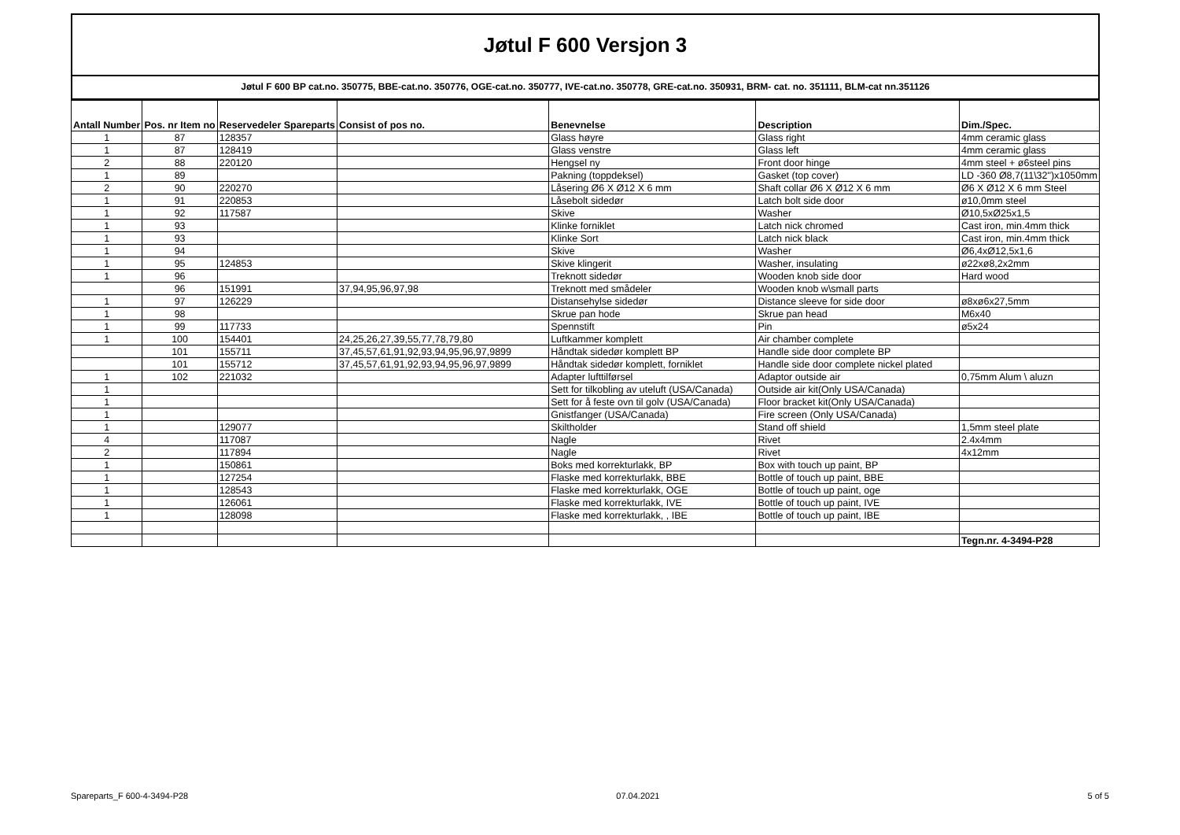Jøtul F 600 Versjon 3
Jøtul F 600 BP cat.no. 350775, BBE-cat.no. 350776, OGE-cat.no. 350777, IVE-cat.no. 350778, GRE-cat.no. 350931, BRM- cat. no. 351111, BLM-cat nn.351126
| Antall Number | Pos. nr Item no | Reservedeler Spareparts | Consist of pos no. | Benevnelse | Description | Dim./Spec. |
| --- | --- | --- | --- | --- | --- | --- |
| 1 | 87 | 128357 | | Glass høyre | Glass right | 4mm ceramic glass |
| 1 | 87 | 128419 | | Glass venstre | Glass left | 4mm ceramic glass |
| 2 | 88 | 220120 | | Hengsel ny | Front door hinge | 4mm steel + ø6steel pins |
| 1 | 89 | | | Pakning (toppdeksel) | Gasket (top cover) | LD -360 Ø8,7(11\32")x1050mm |
| 2 | 90 | 220270 | | Låsering Ø6 X Ø12 X 6 mm | Shaft collar Ø6 X Ø12 X 6 mm | Ø6 X Ø12 X 6 mm Steel |
| 1 | 91 | 220853 | | Låsebolt sidedør | Latch bolt side door | ø10,0mm steel |
| 1 | 92 | 117587 | | Skive | Washer | Ø10,5xØ25x1,5 |
| 1 | 93 | | | Klinke forniklet | Latch nick chromed | Cast iron, min.4mm thick |
| 1 | 93 | | | Klinke Sort | Latch nick black | Cast iron, min.4mm thick |
| 1 | 94 | | | Skive | Washer | Ø6,4xØ12,5x1,6 |
| 1 | 95 | 124853 | | Skive klingerit | Washer, insulating | ø22xø8,2x2mm |
| 1 | 96 | | | Treknott sidedør | Wooden knob side door | Hard wood |
| | 96 | 151991 | 37,94,95,96,97,98 | Treknott med smådeler | Wooden knob w\small parts | |
| 1 | 97 | 126229 | | Distansehylse sidedør | Distance sleeve for side door | ø8xø6x27,5mm |
| 1 | 98 | | | Skrue pan hode | Skrue pan head | M6x40 |
| 1 | 99 | 117733 | | Spennstift | Pin | ø5x24 |
| 1 | 100 | 154401 | 24,25,26,27,39,55,77,78,79,80 | Luftkammer komplett | Air chamber complete | |
| | 101 | 155711 | 37,45,57,61,91,92,93,94,95,96,97,9899 | Håndtak sidedør komplett BP | Handle side door complete BP | |
| | 101 | 155712 | 37,45,57,61,91,92,93,94,95,96,97,9899 | Håndtak sidedør komplett, forniklet | Handle side door complete nickel plated | |
| 1 | 102 | 221032 | | Adapter lufttilførsel | Adaptor outside air | 0,75mm Alum \ aluzn |
| 1 | | | | Sett for tilkobling av uteluft (USA/Canada) | Outside air kit(Only USA/Canada) | |
| 1 | | | | Sett for å feste ovn til golv (USA/Canada) | Floor bracket kit(Only USA/Canada) | |
| 1 | | | | Gnistfanger (USA/Canada) | Fire screen (Only USA/Canada) | |
| 1 | | 129077 | | Skiltholder | Stand off shield | 1,5mm steel plate |
| 4 | | 117087 | | Nagle | Rivet | 2.4x4mm |
| 2 | | 117894 | | Nagle | Rivet | 4x12mm |
| 1 | | 150861 | | Boks med korrekturlakk, BP | Box with touch up paint, BP | |
| 1 | | 127254 | | Flaske med korrekturlakk, BBE | Bottle of touch up paint, BBE | |
| 1 | | 128543 | | Flaske med korrekturlakk, OGE | Bottle of touch up paint, oge | |
| 1 | | 126061 | | Flaske med korrekturlakk, IVE | Bottle of touch up paint, IVE | |
| 1 | | 128098 | | Flaske med korrekturlakk, , IBE | Bottle of touch up paint, IBE | |
| | | | | | | Tegn.nr. 4-3494-P28 |
Spareparts_F 600-4-3494-P28 07.04.2021 5 of 5